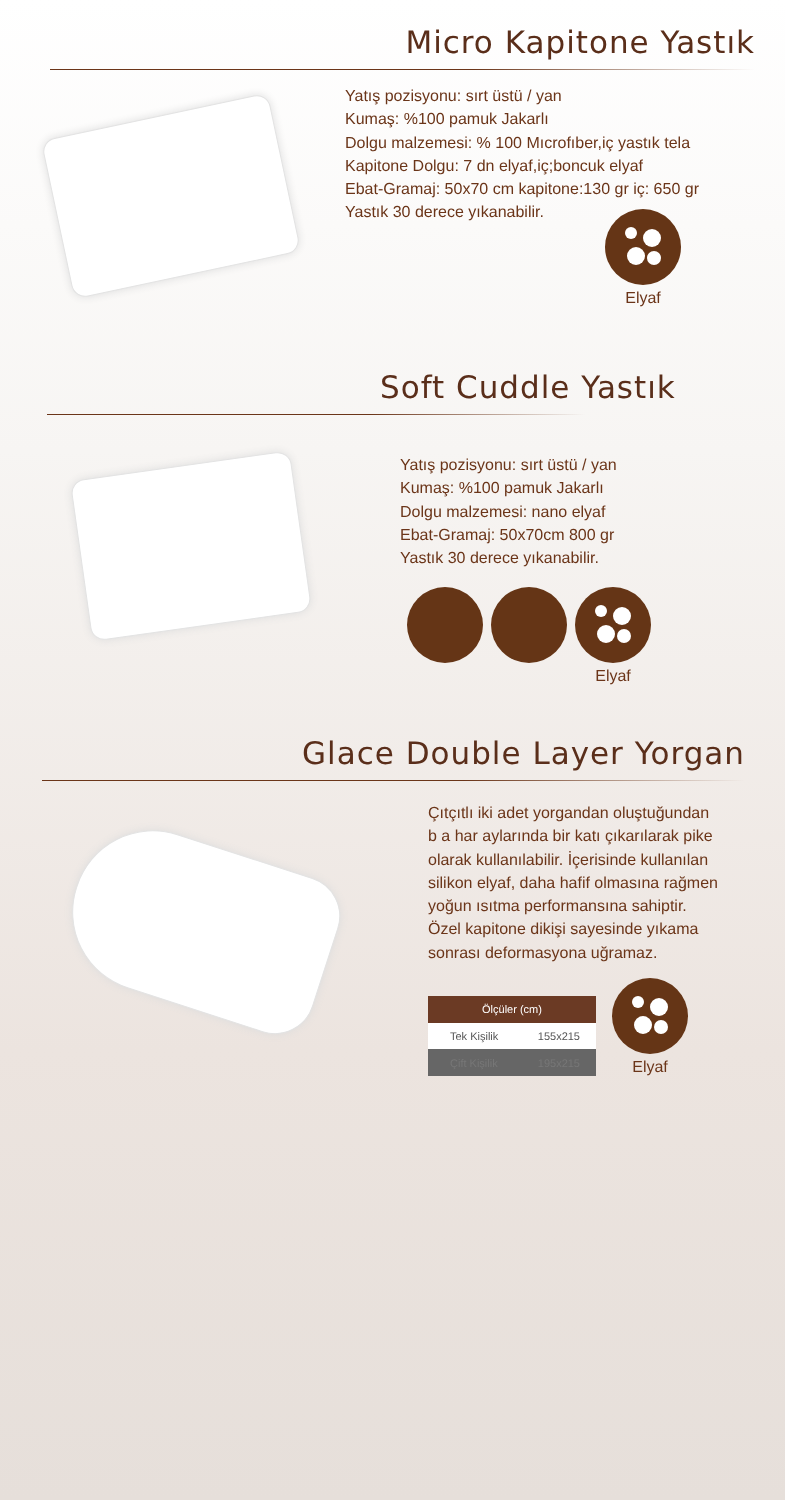Micro Kapitone Yastık
Yatış pozisyonu: sırt üstü / yan
Kumaş: %100 pamuk Jakarlı
Dolgu malzemesi: % 100 Mıcrofıber,iç yastık tela
Kapitone Dolgu: 7 dn elyaf,iç;boncuk elyaf
Ebat-Gramaj: 50x70 cm kapitone:130 gr iç: 650 gr
Yastık 30 derece yıkanabilir.
Elyaf
Soft Cuddle Yastık
Yatış pozisyonu: sırt üstü / yan
Kumaş: %100 pamuk Jakarlı
Dolgu malzemesi: nano elyaf
Ebat-Gramaj: 50x70cm 800 gr
Yastık 30 derece yıkanabilir.
Elyaf
Glace Double Layer Yorgan
Çıtçıtlı iki adet yorgandan oluştuğundan
b a har aylarında bir katı çıkarılarak pike
olarak kullanılabilir. İçerisinde kullanılan
silikon elyaf, daha hafif olmasına rağmen
yoğun ısıtma performansına sahiptir.
Özel kapitone dikişi sayesinde yıkama
sonrası deformasyona uğramaz.
| Ölçüler (cm) | |
| --- | --- |
| Tek Kişilik | 155x215 |
| Çift Kişilik | 195x215 |
Elyaf